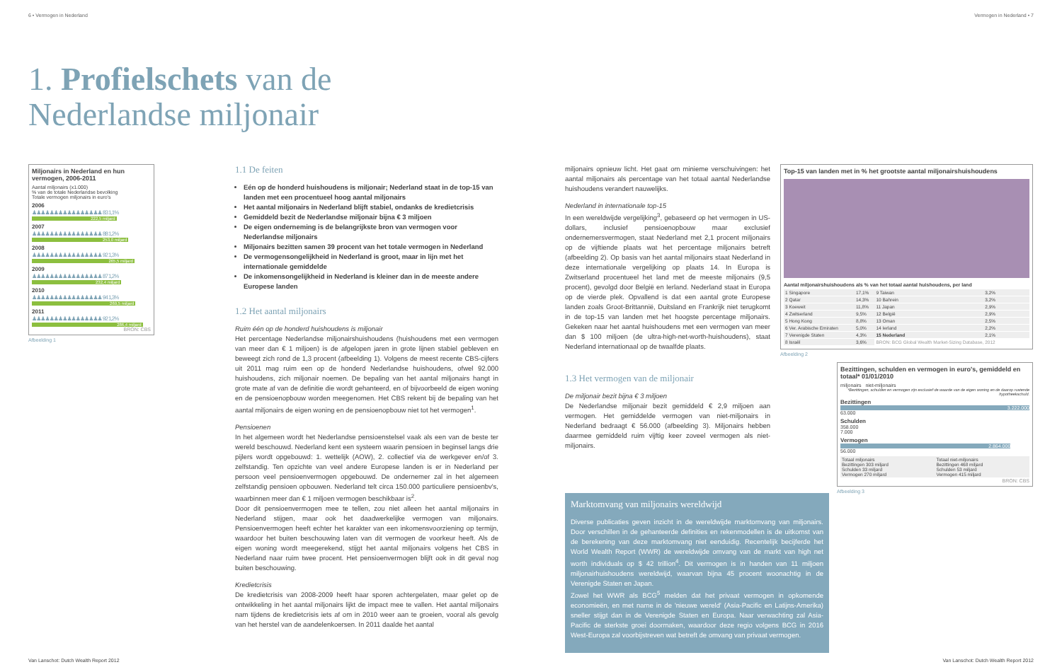6 • Vermogen in Nederland Vermogen in Nederland • 7
1. Profielschets van de
Nederlandse miljonair
Miljonairs in Nederland en hun vermogen, 2006-2011
Aantal miljonairs (x1.000)
% van de totale Nederlandse bevolking
Totale vermogen miljonairs in euro's
2006
♟♟♟♟♟♟♟♟♟♟♟♟♟♟♟♟ 83 1,1%
222,5 miljard
2007
♟♟♟♟♟♟♟♟♟♟♟♟♟♟♟♟ 88 1,2%
253,0 miljard
2008
♟♟♟♟♟♟♟♟♟♟♟♟♟♟♟♟ 92 1,3%
265,5 miljard
2009
♟♟♟♟♟♟♟♟♟♟♟♟♟♟♟♟ 87 1,2%
232,4 miljard
2010
♟♟♟♟♟♟♟♟♟♟♟♟♟♟♟♟ 94 1,3%
269,5 miljard
2011
♟♟♟♟♟♟♟♟♟♟♟♟♟♟♟♟ 92 1,2%
286,4 miljard
BRON: CBS
Afbeelding 1
1.1 De feiten
Eén op de honderd huishoudens is miljonair; Nederland staat in de top-15 van landen met een procentueel hoog aantal miljonairs
Het aantal miljonairs in Nederland blijft stabiel, ondanks de kredietcrisis
Gemiddeld bezit de Nederlandse miljonair bijna € 3 miljoen
De eigen onderneming is de belangrijkste bron van vermogen voor Nederlandse miljonairs
Miljonairs bezitten samen 39 procent van het totale vermogen in Nederland
De vermogensongelijkheid in Nederland is groot, maar in lijn met het internationale gemiddelde
De inkomensongelijkheid in Nederland is kleiner dan in de meeste andere Europese landen
1.2 Het aantal miljonairs
Ruim één op de honderd huishoudens is miljonair
Het percentage Nederlandse miljonairshuishoudens (huishoudens met een vermogen van meer dan € 1 miljoen) is de afgelopen jaren in grote lijnen stabiel gebleven en beweegt zich rond de 1,3 procent (afbeelding 1). Volgens de meest recente CBS-cijfers uit 2011 mag ruim een op de honderd Nederlandse huishoudens, ofwel 92.000 huishoudens, zich miljonair noemen. De bepaling van het aantal miljonairs hangt in grote mate af van de definitie die wordt gehanteerd, en of bijvoorbeeld de eigen woning en de pensioenopbouw worden meegenomen. Het CBS rekent bij de bepaling van het aantal miljonairs de eigen woning en de pensioenopbouw niet tot het vermogen<sup>1</sup>.
Pensioenen
In het algemeen wordt het Nederlandse pensioenstelsel vaak als een van de beste ter wereld beschouwd. Nederland kent een systeem waarin pensioen in beginsel langs drie pijlers wordt opgebouwd: 1. wettelijk (AOW), 2. collectief via de werkgever en/of 3. zelfstandig. Ten opzichte van veel andere Europese landen is er in Nederland per persoon veel pensioenvermogen opgebouwd. De ondernemer zal in het algemeen zelfstandig pensioen opbouwen. Nederland telt circa 150.000 particuliere pensioenbv's, waarbinnen meer dan € 1 miljoen vermogen beschikbaar is<sup>2</sup>.
Door dit pensioenvermogen mee te tellen, zou niet alleen het aantal miljonairs in Nederland stijgen, maar ook het daadwerkelijke vermogen van miljonairs. Pensioenvermogen heeft echter het karakter van een inkomensvoorziening op termijn, waardoor het buiten beschouwing laten van dit vermogen de voorkeur heeft. Als de eigen woning wordt meegerekend, stijgt het aantal miljonairs volgens het CBS in Nederland naar ruim twee procent. Het pensioenvermogen blijft ook in dit geval nog buiten beschouwing.
Kredietcrisis
De kredietcrisis van 2008-2009 heeft haar sporen achtergelaten, maar gelet op de ontwikkeling in het aantal miljonairs lijkt de impact mee te vallen. Het aantal miljonairs nam tijdens de kredietcrisis iets af om in 2010 weer aan te groeien, vooral als gevolg van het herstel van de aandelenkoersen. In 2011 daalde het aantal
miljonairs opnieuw licht. Het gaat om minieme verschuivingen: het aantal miljonairs als percentage van het totaal aantal Nederlandse huishoudens verandert nauwelijks.
Nederland in internationale top-15
In een wereldwijde vergelijking<sup>3</sup>, gebaseerd op het vermogen in US-dollars, inclusief pensioenopbouw maar exclusief ondernemersvermogen, staat Nederland met 2,1 procent miljonairs op de vijftiende plaats wat het percentage miljonairs betreft (afbeelding 2). Op basis van het aantal miljonairs staat Nederland in deze internationale vergelijking op plaats 14. In Europa is Zwitserland procentueel het land met de meeste miljonairs (9,5 procent), gevolgd door België en Ierland. Nederland staat in Europa op de vierde plek. Opvallend is dat een aantal grote Europese landen zoals Groot-Brittannië, Duitsland en Frankrijk niet terugkomt in de top-15 van landen met het hoogste percentage miljonairs. Gekeken naar het aantal huishoudens met een vermogen van meer dan $ 100 miljoen (de ultra-high-net-worth-huishoudens), staat Nederland internationaal op de twaalfde plaats.
1.3 Het vermogen van de miljonair
De miljonair bezit bijna € 3 miljoen
De Nederlandse miljonair bezit gemiddeld € 2,9 miljoen aan vermogen. Het gemiddelde vermogen van niet-miljonairs in Nederland bedraagt € 56.000 (afbeelding 3). Miljonairs hebben daarmee gemiddeld ruim vijftig keer zoveel vermogen als niet-miljonairs.
Marktomvang van miljonairs wereldwijd
Diverse publicaties geven inzicht in de wereldwijde marktomvang van miljonairs. Door verschillen in de gehanteerde definities en rekenmodellen is de uitkomst van de berekening van deze marktomvang niet eenduidig. Recentelijk becijferde het World Wealth Report (WWR) de wereldwijde omvang van de markt van high net worth individuals op $ 42 trillion<sup>4</sup>. Dit vermogen is in handen van 11 miljoen miljonairhuishoudens wereldwijd, waarvan bijna 45 procent woonachtig in de Verenigde Staten en Japan.
Zowel het WWR als BCG<sup>5</sup> melden dat het privaat vermogen in opkomende economieën, en met name in de 'nieuwe wereld' (Asia-Pacific en Latijns-Amerika) sneller stijgt dan in de Verenigde Staten en Europa. Naar verwachting zal Asia-Pacific de sterkste groei doormaken, waardoor deze regio volgens BCG in 2016 West-Europa zal voorbijstreven wat betreft de omvang van privaat vermogen.
Top-15 van landen met in % het grootste aantal miljonairshuishoudens
Aantal miljonairshuishoudens als % van het totaal aantal huishoudens, per land
| 1 Singapore | 17,1% | 9 Taiwan | 3,2% |
| 2 Qatar | 14,3% | 10 Bahrein | 3,2% |
| 3 Koeweit | 11,8% | 11 Japan | 2,9% |
| 4 Zwitserland | 9,5% | 12 België | 2,9% |
| 5 Hong Kong | 8,8% | 13 Oman | 2,5% |
| 6 Ver. Arabische Emiraten | 5,0% | 14 Ierland | 2,2% |
| 7 Verenigde Staten | 4,3% | 15 Nederland | 2,1% |
| 8 Israël | 3,6% | BRON: BCG Global Wealth Market-Sizing Database, 2012 | |
Afbeelding 2
Bezittingen, schulden en vermogen in euro's, gemiddeld en totaal* 01/01/2010
miljonairs niet-miljonairs
*Bezittingen, schulden en vermogen zijn exclusief de waarde van de eigen woning en de daarop rustende hypotheekschuld.
Bezittingen
3.222.000
63.000
Schulden
358.000
7.000
Vermogen
2.864.000
56.000
| Totaal miljonairs Bezittingen 303 miljard Schulden 33 miljard Vermogen 270 miljard | Totaal niet-miljonairs Bezittingen 468 miljard Schulden 53 miljard Vermogen 415 miljard |
BRON: CBS
Afbeelding 3
Van Lanschot: Dutch Wealth Report 2012 Van Lanschot: Dutch Wealth Report 2012